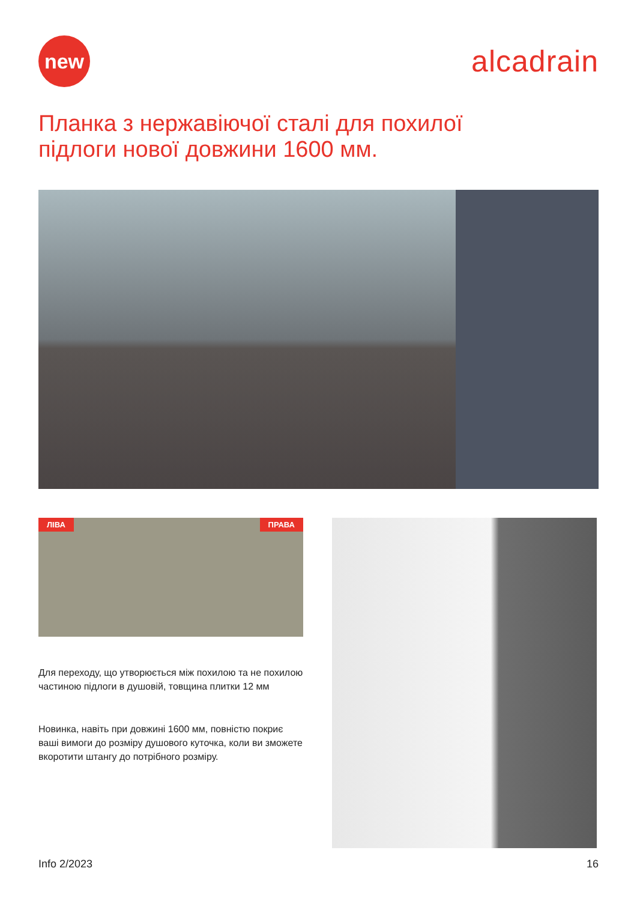new
alcadrain
Планка з нержавіючої сталі для похилої
підлоги нової довжини 1600 мм.
ЛІВА ПРАВА
Для переходу, що утворюється між похилою та не похилою частиною підлоги в душовій, товщина плитки 12 мм
Новинка, навіть при довжині 1600 мм, повністю покриє ваші вимоги до розміру душового куточка, коли ви зможете вкоротити штангу до потрібного розміру.
Info 2/2023 16